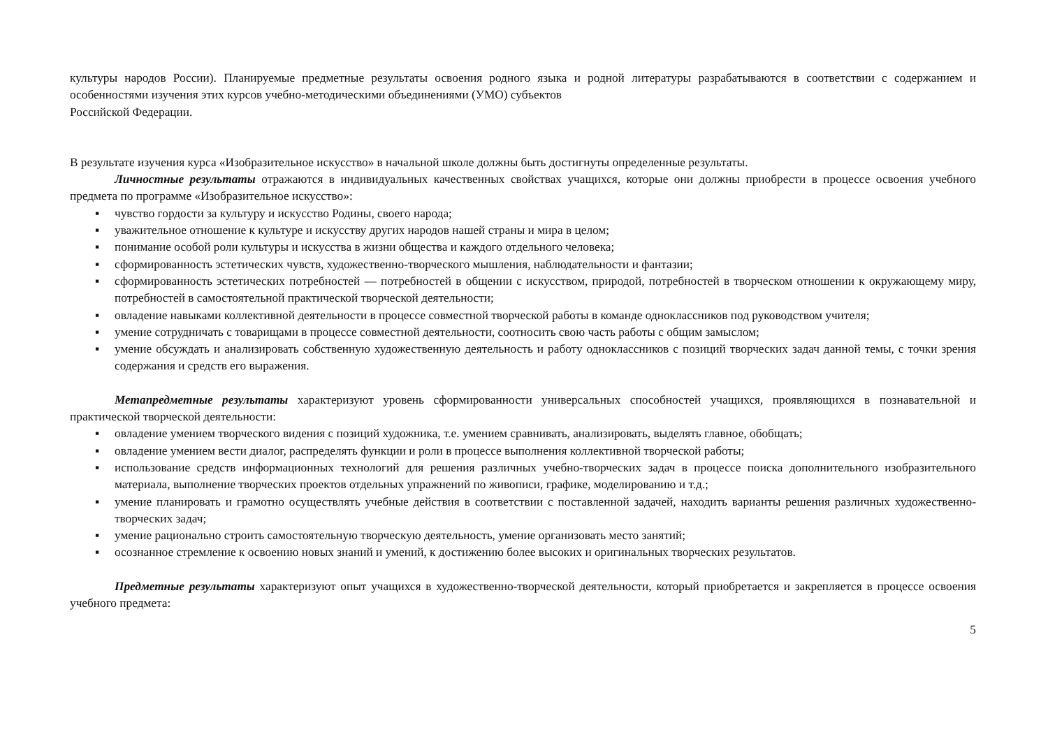культуры народов России). Планируемые предметные результаты освоения родного языка и родной литературы разрабатываются в соответствии с содержанием и особенностями изучения этих курсов учебно-методическими объединениями (УМО) субъектов
Российской Федерации.
В результате изучения курса «Изобразительное искусство» в начальной школе должны быть достигнуты определенные результаты.
Личностные результаты отражаются в индивидуальных качественных свойствах учащихся, которые они должны приобрести в процессе освоения учебного предмета по программе «Изобразительное искусство»:
▪ чувство гордости за культуру и искусство Родины, своего народа;
▪ уважительное отношение к культуре и искусству других народов нашей страны и мира в целом;
▪ понимание особой роли культуры и искусства в жизни общества и каждого отдельного человека;
▪ сформированность эстетических чувств, художественно-творческого мышления, наблюдательности и фантазии;
▪ сформированность эстетических потребностей — потребностей в общении с искусством, природой, потребностей в творческом отношении к окружающему миру, потребностей в самостоятельной практической творческой деятельности;
▪ овладение навыками коллективной деятельности в процессе совместной творческой работы в команде одноклассников под руководством учителя;
▪ умение сотрудничать с товарищами в процессе совместной деятельности, соотносить свою часть работы с общим замыслом;
▪ умение обсуждать и анализировать собственную художественную деятельность и работу одноклассников с позиций творческих задач данной темы, с точки зрения содержания и средств его выражения.
Метапредметные результаты характеризуют уровень сформированности универсальных способностей учащихся, проявляющихся в познавательной и практической творческой деятельности:
▪ овладение умением творческого видения с позиций художника, т.е. умением сравнивать, анализировать, выделять главное, обобщать;
▪ овладение умением вести диалог, распределять функции и роли в процессе выполнения коллективной творческой работы;
▪ использование средств информационных технологий для решения различных учебно-творческих задач в процессе поиска дополнительного изобразительного материала, выполнение творческих проектов отдельных упражнений по живописи, графике, моделированию и т.д.;
▪ умение планировать и грамотно осуществлять учебные действия в соответствии с поставленной задачей, находить варианты решения различных художественно-творческих задач;
▪ умение рационально строить самостоятельную творческую деятельность, умение организовать место занятий;
▪ осознанное стремление к освоению новых знаний и умений, к достижению более высоких и оригинальных творческих результатов.
Предметные результаты характеризуют опыт учащихся в художественно-творческой деятельности, который приобретается и закрепляется в процессе освоения учебного предмета:
5